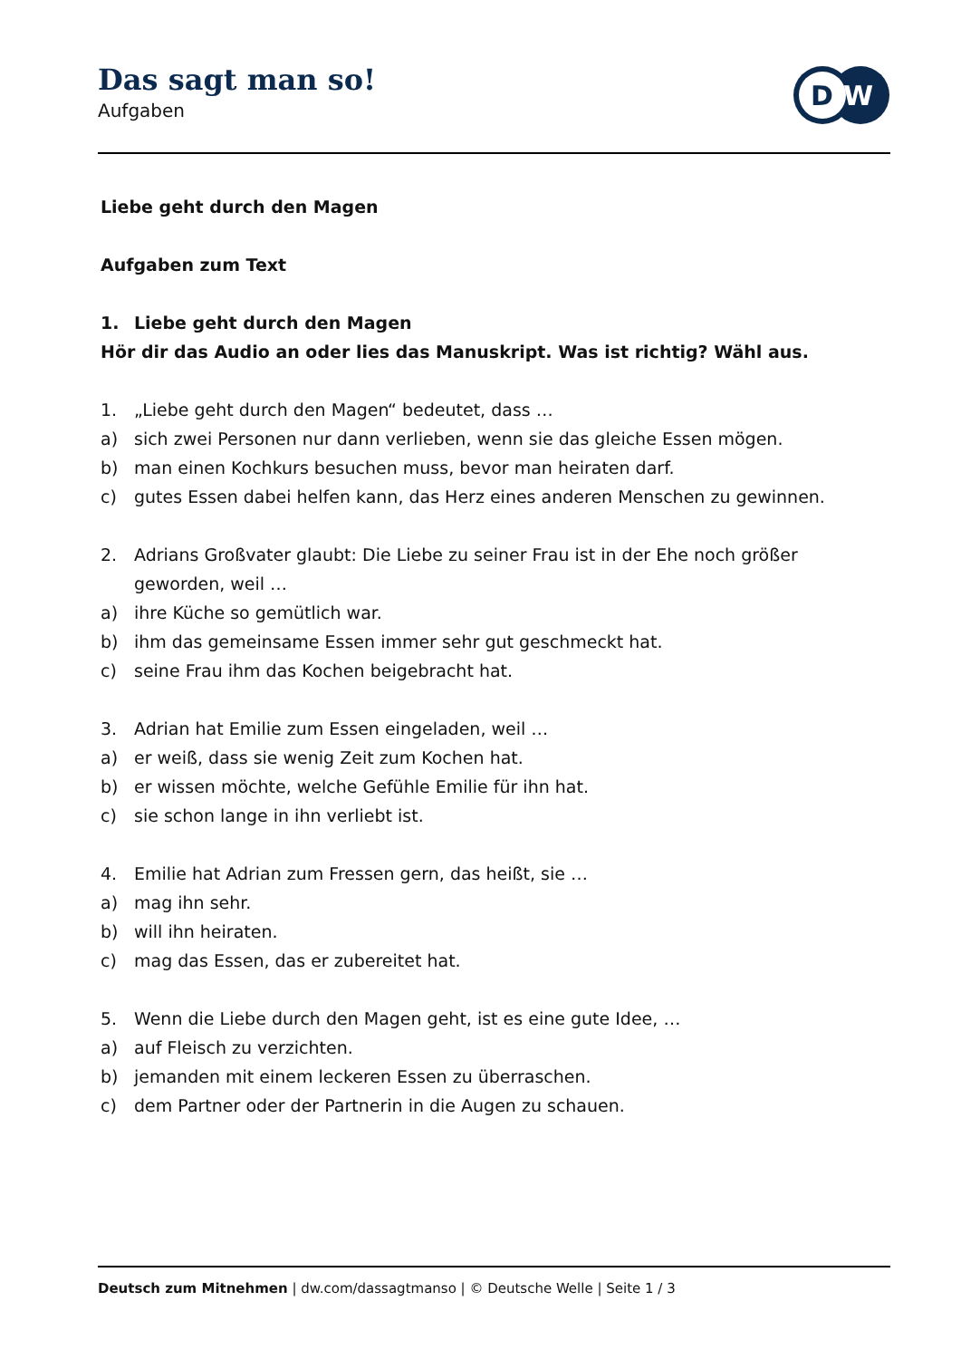Das sagt man so!
Aufgaben
D
W
Liebe geht durch den Magen
Aufgaben zum Text
1. Liebe geht durch den Magen
Hör dir das Audio an oder lies das Manuskript. Was ist richtig? Wähl aus.
1. „Liebe geht durch den Magen“ bedeutet, dass …
a) sich zwei Personen nur dann verlieben, wenn sie das gleiche Essen mögen.
b) man einen Kochkurs besuchen muss, bevor man heiraten darf.
c) gutes Essen dabei helfen kann, das Herz eines anderen Menschen zu gewinnen.
2. Adrians Großvater glaubt: Die Liebe zu seiner Frau ist in der Ehe noch größer geworden, weil …
a) ihre Küche so gemütlich war.
b) ihm das gemeinsame Essen immer sehr gut geschmeckt hat.
c) seine Frau ihm das Kochen beigebracht hat.
3. Adrian hat Emilie zum Essen eingeladen, weil …
a) er weiß, dass sie wenig Zeit zum Kochen hat.
b) er wissen möchte, welche Gefühle Emilie für ihn hat.
c) sie schon lange in ihn verliebt ist.
4. Emilie hat Adrian zum Fressen gern, das heißt, sie …
a) mag ihn sehr.
b) will ihn heiraten.
c) mag das Essen, das er zubereitet hat.
5. Wenn die Liebe durch den Magen geht, ist es eine gute Idee, …
a) auf Fleisch zu verzichten.
b) jemanden mit einem leckeren Essen zu überraschen.
c) dem Partner oder der Partnerin in die Augen zu schauen.
Deutsch zum Mitnehmen | dw.com/dassagtmanso | © Deutsche Welle | Seite 1 / 3